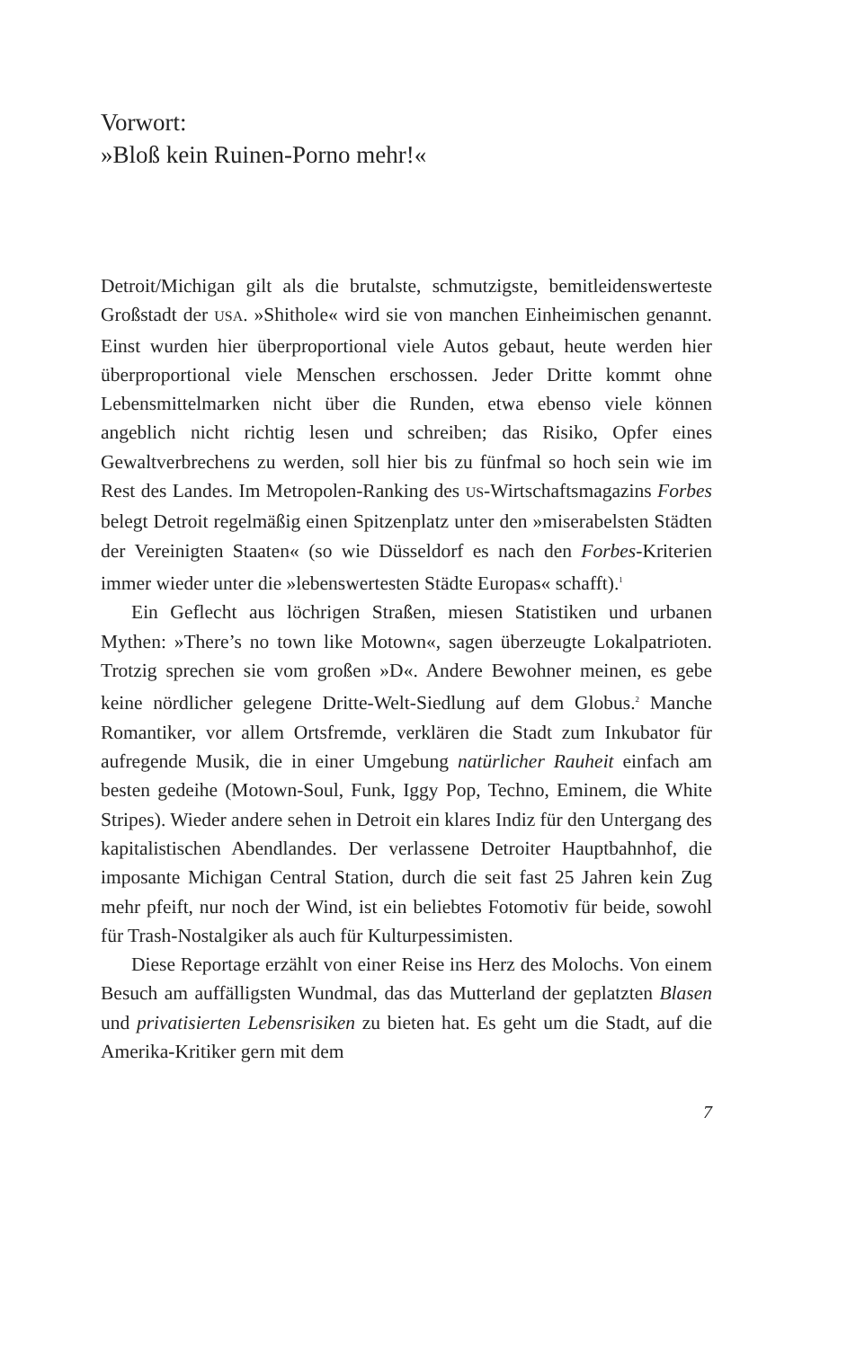Vorwort:
»Bloß kein Ruinen-Porno mehr!«
Detroit/Michigan gilt als die brutalste, schmutzigste, bemitleidenswerteste Großstadt der USA. »Shithole« wird sie von manchen Einheimischen genannt. Einst wurden hier überproportional viele Autos gebaut, heute werden hier überproportional viele Menschen erschossen. Jeder Dritte kommt ohne Lebensmittelmarken nicht über die Runden, etwa ebenso viele können angeblich nicht richtig lesen und schreiben; das Risiko, Opfer eines Gewaltverbrechens zu werden, soll hier bis zu fünfmal so hoch sein wie im Rest des Landes. Im Metropolen-Ranking des US-Wirtschaftsmagazins Forbes belegt Detroit regelmäßig einen Spitzenplatz unter den »miserabelsten Städten der Vereinigten Staaten« (so wie Düsseldorf es nach den Forbes-Kriterien immer wieder unter die »lebenswertesten Städte Europas« schafft).<sup>1</sup>
Ein Geflecht aus löchrigen Straßen, miesen Statistiken und urbanen Mythen: »There’s no town like Motown«, sagen überzeugte Lokalpatrioten. Trotzig sprechen sie vom großen »D«. Andere Bewohner meinen, es gebe keine nördlicher gelegene Dritte-Welt-Siedlung auf dem Globus.<sup>2</sup> Manche Romantiker, vor allem Ortsfremde, verklären die Stadt zum Inkubator für aufregende Musik, die in einer Umgebung natürlicher Rauheit einfach am besten gedeihe (Motown-Soul, Funk, Iggy Pop, Techno, Eminem, die White Stripes). Wieder andere sehen in Detroit ein klares Indiz für den Untergang des kapitalistischen Abendlandes. Der verlassene Detroiter Hauptbahnhof, die imposante Michigan Central Station, durch die seit fast 25 Jahren kein Zug mehr pfeift, nur noch der Wind, ist ein beliebtes Fotomotiv für beide, sowohl für Trash-Nostalgiker als auch für Kulturpessimisten.
Diese Reportage erzählt von einer Reise ins Herz des Molochs. Von einem Besuch am auffälligsten Wundmal, das das Mutterland der geplatzten Blasen und privatisierten Lebensrisiken zu bieten hat. Es geht um die Stadt, auf die Amerika-Kritiker gern mit dem
7